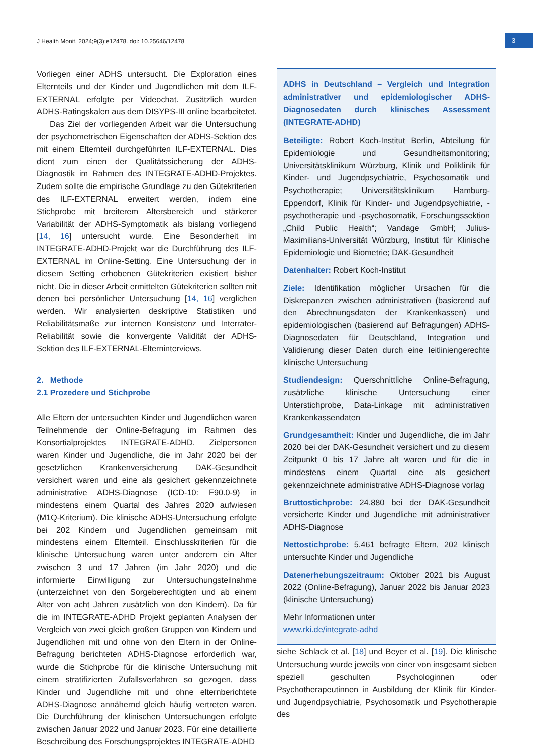J Health Monit. 2024;9(3):e12478. doi: 10.25646/12478
3
Vorliegen einer ADHS untersucht. Die Exploration eines Elternteils und der Kinder und Jugendlichen mit dem ILF-EXTERNAL erfolgte per Videochat. Zusätzlich wurden ADHS-Ratingskalen aus dem DISYPS-III online bearbeitetet.
Das Ziel der vorliegenden Arbeit war die Untersuchung der psychometrischen Eigenschaften der ADHS-Sektion des mit einem Elternteil durchgeführten ILF-EXTERNAL. Dies dient zum einen der Qualitätssicherung der ADHS-Diagnostik im Rahmen des INTEGRATE-ADHD-Projektes. Zudem sollte die empirische Grundlage zu den Gütekriterien des ILF-EXTERNAL erweitert werden, indem eine Stichprobe mit breiterem Altersbereich und stärkerer Variabilität der ADHS-Symptomatik als bislang vorliegend [14, 16] untersucht wurde. Eine Besonderheit im INTEGRATE-ADHD-Projekt war die Durchführung des ILF-EXTERNAL im Online-Setting. Eine Untersuchung der in diesem Setting erhobenen Gütekriterien existiert bisher nicht. Die in dieser Arbeit ermittelten Gütekriterien sollten mit denen bei persönlicher Untersuchung [14, 16] verglichen werden. Wir analysierten deskriptive Statistiken und Reliabilitätsmaße zur internen Konsistenz und Interrater-Reliabilität sowie die konvergente Validität der ADHS-Sektion des ILF-EXTERNAL-Elterninterviews.
2. Methode
2.1 Prozedere und Stichprobe
Alle Eltern der untersuchten Kinder und Jugendlichen waren Teilnehmende der Online-Befragung im Rahmen des Konsortialprojektes INTEGRATE-ADHD. Zielpersonen waren Kinder und Jugendliche, die im Jahr 2020 bei der gesetzlichen Krankenversicherung DAK-Gesundheit versichert waren und eine als gesichert gekennzeichnete administrative ADHS-Diagnose (ICD-10: F90.0-9) in mindestens einem Quartal des Jahres 2020 aufwiesen (M1Q-Kriterium). Die klinische ADHS-Untersuchung erfolgte bei 202 Kindern und Jugendlichen gemeinsam mit mindestens einem Elternteil. Einschlusskriterien für die klinische Untersuchung waren unter anderem ein Alter zwischen 3 und 17 Jahren (im Jahr 2020) und die informierte Einwilligung zur Untersuchungsteilnahme (unterzeichnet von den Sorgeberechtigten und ab einem Alter von acht Jahren zusätzlich von den Kindern). Da für die im INTEGRATE-ADHD Projekt geplanten Analysen der Vergleich von zwei gleich großen Gruppen von Kindern und Jugendlichen mit und ohne von den Eltern in der Online-Befragung berichteten ADHS-Diagnose erforderlich war, wurde die Stichprobe für die klinische Untersuchung mit einem stratifizierten Zufallsverfahren so gezogen, dass Kinder und Jugendliche mit und ohne elternberichtete ADHS-Diagnose annähernd gleich häufig vertreten waren. Die Durchführung der klinischen Untersuchungen erfolgte zwischen Januar 2022 und Januar 2023. Für eine detaillierte Beschreibung des Forschungsprojektes INTEGRATE-ADHD
ADHS in Deutschland – Vergleich und Integration administrativer und epidemiologischer ADHS-Diagnosedaten durch klinisches Assessment (INTEGRATE-ADHD)
Beteiligte: Robert Koch-Institut Berlin, Abteilung für Epidemiologie und Gesundheitsmonitoring; Universitätsklinikum Würzburg, Klinik und Poliklinik für Kinder- und Jugendpsychiatrie, Psychosomatik und Psychotherapie; Universitätsklinikum Hamburg-Eppendorf, Klinik für Kinder- und Jugendpsychiatrie, -psychotherapie und -psychosomatik, Forschungssektion „Child Public Health“; Vandage GmbH; Julius-Maximilians-Universität Würzburg, Institut für Klinische Epidemiologie und Biometrie; DAK-Gesundheit
Datenhalter: Robert Koch-Institut
Ziele: Identifikation möglicher Ursachen für die Diskrepanzen zwischen administrativen (basierend auf den Abrechnungsdaten der Krankenkassen) und epidemiologischen (basierend auf Befragungen) ADHS-Diagnosedaten für Deutschland, Integration und Validierung dieser Daten durch eine leitliniengerechte klinische Untersuchung
Studiendesign: Querschnittliche Online-Befragung, zusätzliche klinische Untersuchung einer Unterstichprobe, Data-Linkage mit administrativen Krankenkassendaten
Grundgesamtheit: Kinder und Jugendliche, die im Jahr 2020 bei der DAK-Gesundheit versichert und zu diesem Zeitpunkt 0 bis 17 Jahre alt waren und für die in mindestens einem Quartal eine als gesichert gekennzeichnete administrative ADHS-Diagnose vorlag
Bruttostichprobe: 24.880 bei der DAK-Gesundheit versicherte Kinder und Jugendliche mit administrativer ADHS-Diagnose
Nettostichprobe: 5.461 befragte Eltern, 202 klinisch untersuchte Kinder und Jugendliche
Datenerhebungszeitraum: Oktober 2021 bis August 2022 (Online-Befragung), Januar 2022 bis Januar 2023 (klinische Untersuchung)
Mehr Informationen unter
www.rki.de/integrate-adhd
siehe Schlack et al. [18] und Beyer et al. [19]. Die klinische Untersuchung wurde jeweils von einer von insgesamt sieben speziell geschulten Psychologinnen oder Psychotherapeutinnen in Ausbildung der Klinik für Kinder- und Jugendpsychiatrie, Psychosomatik und Psychotherapie des